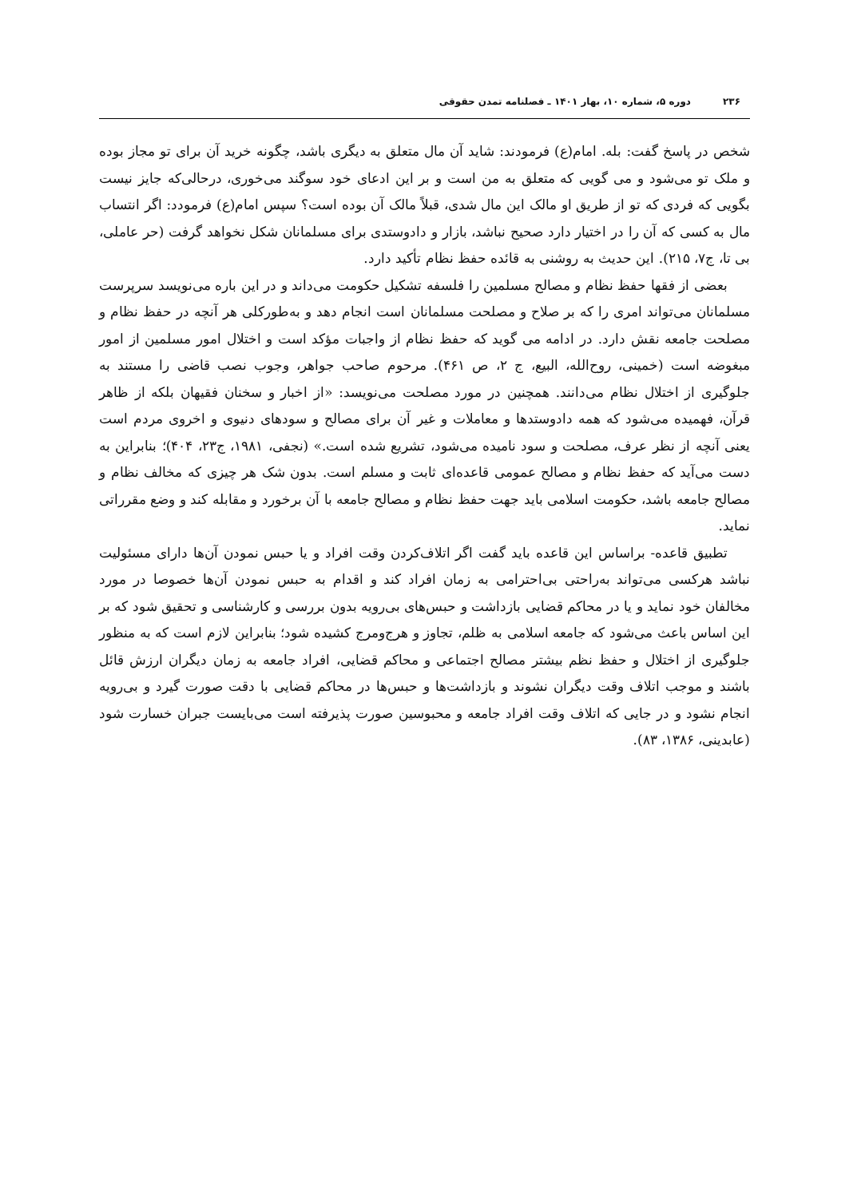۲۳۶ دوره ۵، شماره ۱۰، بهار ۱۴۰۱ ـ فصلنامه تمدن حقوقی
شخص در پاسخ گفت: بله. امام(ع) فرمودند: شاید آن مال متعلق به دیگری باشد، چگونه خرید آن برای تو مجاز بوده و ملک تو می‌شود و می گویی که متعلق به من است و بر این ادعای خود سوگند می‌خوری، درحالی‌که جایز نیست بگویی که فردی که تو از طریق او مالک این مال شدی، قبلاً مالک آن بوده است؟ سپس امام(ع) فرمودد: اگر انتساب مال به کسی که آن را در اختیار دارد صحیح نباشد، بازار و دادوستدی برای مسلمانان شکل نخواهد گرفت (حر عاملی، بی تا، ج۷، ۲۱۵). این حدیث به روشنی به قائده حفظ نظام تأکید دارد.
بعضی از فقها حفظ نظام و مصالح مسلمین را فلسفه تشکیل حکومت می‌داند و در این باره می‌نویسد سرپرست مسلمانان می‌تواند امری را که بر صلاح و مصلحت مسلمانان است انجام دهد و به‌طورکلی هر آنچه در حفظ نظام و مصلحت جامعه نقش دارد. در ادامه می گوید که حفظ نظام از واجبات مؤکد است و اختلال امور مسلمین از امور مبغوضه است (خمینی، روح‌الله، البیع، ج ۲، ص ۴۶۱). مرحوم صاحب جواهر، وجوب نصب قاضی را مستند به جلوگیری از اختلال نظام می‌دانند. همچنین در مورد مصلحت می‌نویسد: «از اخبار و سخنان فقیهان بلکه از ظاهر قرآن، فهمیده می‌شود که همه دادوستدها و معاملات و غیر آن برای مصالح و سودهای دنیوی و اخروی مردم است یعنی آنچه از نظر عرف، مصلحت و سود نامیده می‌شود، تشریع شده است.» (نجفی، ۱۹۸۱، ج۲۳، ۴۰۴)؛ بنابراین به دست می‌آید که حفظ نظام و مصالح عمومی قاعده‌ای ثابت و مسلم است. بدون شک هر چیزی که مخالف نظام و مصالح جامعه باشد، حکومت اسلامی باید جهت حفظ نظام و مصالح جامعه با آن برخورد و مقابله کند و وضع مقرراتی نماید.
تطبیق قاعده- براساس این قاعده باید گفت اگر اتلاف‌کردن وقت افراد و یا حبس نمودن آن‌ها دارای مسئولیت نباشد هرکسی می‌تواند به‌راحتی بی‌احترامی به زمان افراد کند و اقدام به حبس نمودن آن‌ها خصوصا در مورد مخالفان خود نماید و یا در محاکم قضایی بازداشت و حبس‌های بی‌رویه بدون بررسی و کارشناسی و تحقیق شود که بر این اساس باعث می‌شود که جامعه اسلامی به ظلم، تجاوز و هرج‌ومرج کشیده شود؛ بنابراین لازم است که به منظور جلوگیری از اختلال و حفظ نظم بیشتر مصالح اجتماعی و محاکم قضایی، افراد جامعه به زمان دیگران ارزش قائل باشند و موجب اتلاف وقت دیگران نشوند و بازداشت‌ها و حبس‌ها در محاکم قضایی با دقت صورت گیرد و بی‌رویه انجام نشود و در جایی که اتلاف وقت افراد جامعه و محبوسین صورت پذیرفته است می‌بایست جبران خسارت شود (عابدینی، ۱۳۸۶، ۸۳).